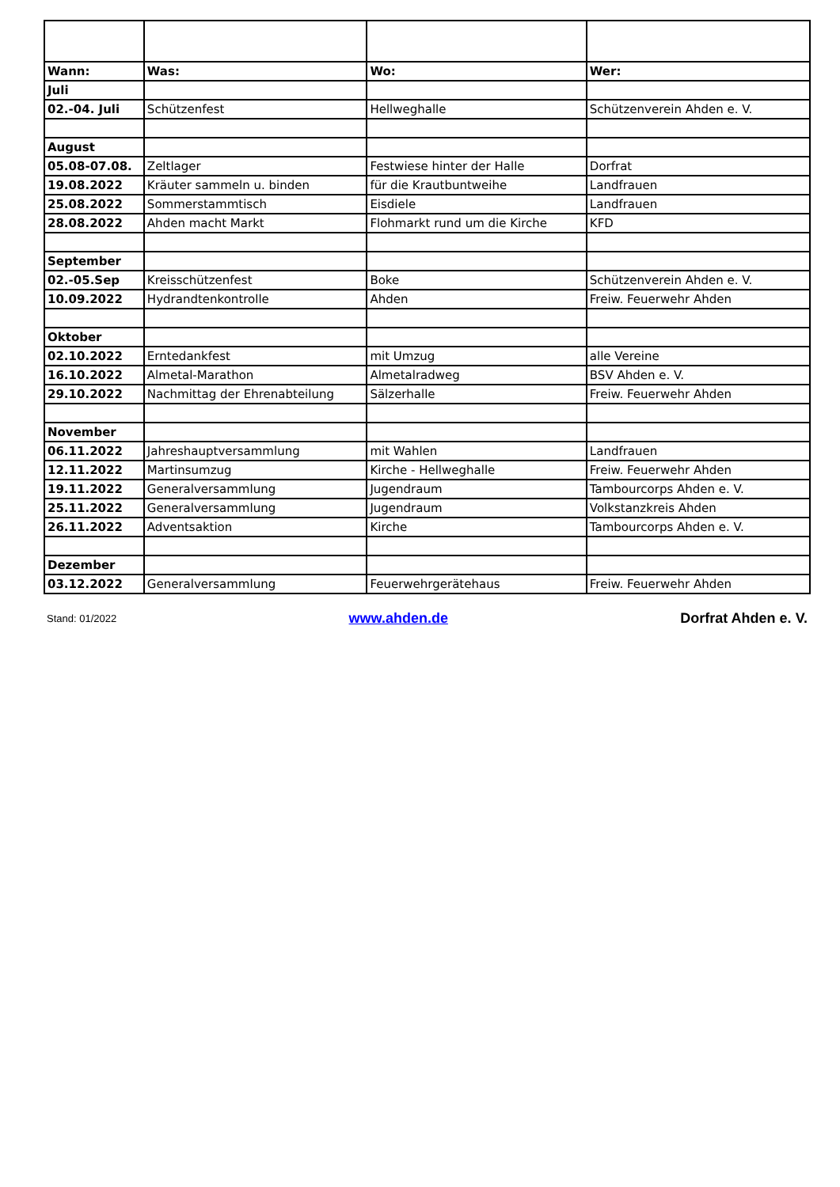| Wann: | Was: | Wo: | Wer: |
| --- | --- | --- | --- |
| Juli | | | |
| 02.-04. Juli | Schützenfest | Hellweghalle | Schützenverein Ahden e. V. |
| August | | | |
| 05.08-07.08. | Zeltlager | Festwiese hinter der Halle | Dorfrat |
| 19.08.2022 | Kräuter sammeln u. binden | für die Krautbuntweihe | Landfrauen |
| 25.08.2022 | Sommerstammtisch | Eisdiele | Landfrauen |
| 28.08.2022 | Ahden macht Markt | Flohmarkt rund um die Kirche | KFD |
| September | | | |
| 02.-05.Sep | Kreisschützenfest | Boke | Schützenverein Ahden e. V. |
| 10.09.2022 | Hydrandtenkontrolle | Ahden | Freiw. Feuerwehr Ahden |
| Oktober | | | |
| 02.10.2022 | Erntedankfest | mit Umzug | alle Vereine |
| 16.10.2022 | Almetal-Marathon | Almetalradweg | BSV Ahden e. V. |
| 29.10.2022 | Nachmittag der Ehrenabteilung | Sälzerhalle | Freiw. Feuerwehr Ahden |
| November | | | |
| 06.11.2022 | Jahreshauptversammlung | mit Wahlen | Landfrauen |
| 12.11.2022 | Martinsumzug | Kirche - Hellweghalle | Freiw. Feuerwehr Ahden |
| 19.11.2022 | Generalversammlung | Jugendraum | Tambourcorps Ahden e. V. |
| 25.11.2022 | Generalversammlung | Jugendraum | Volkstanzkreis Ahden |
| 26.11.2022 | Adventsaktion | Kirche | Tambourcorps Ahden e. V. |
| Dezember | | | |
| 03.12.2022 | Generalversammlung | Feuerwehrgerätehaus | Freiw. Feuerwehr Ahden |
Stand: 01/2022 www.ahden.de Dorfrat Ahden e. V.